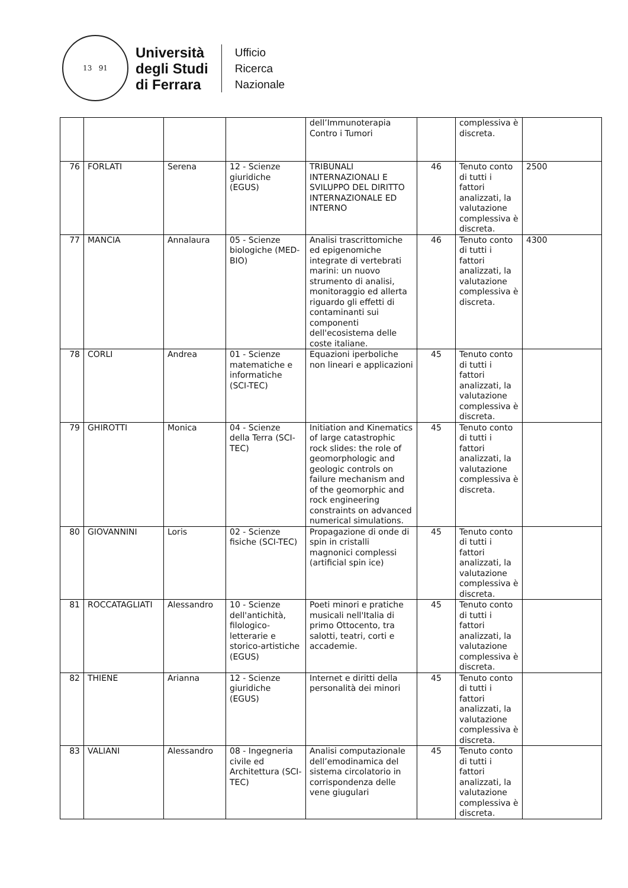13 91
Università
degli Studi
di Ferrara
Ufficio
Ricerca
Nazionale
| | | | | dell’Immunoterapia Contro i Tumori | | complessiva è discreta. | |
| 76 | FORLATI | Serena | 12 - Scienze giuridiche (EGUS) | TRIBUNALI INTERNAZIONALI E SVILUPPO DEL DIRITTO INTERNAZIONALE ED INTERNO | 46 | Tenuto conto di tutti i fattori analizzati, la valutazione complessiva è discreta. | 2500 |
| 77 | MANCIA | Annalaura | 05 - Scienze biologiche (MED-BIO) | Analisi trascrittomiche ed epigenomiche integrate di vertebrati marini: un nuovo strumento di analisi, monitoraggio ed allerta riguardo gli effetti di contaminanti sui componenti dell'ecosistema delle coste italiane. | 46 | Tenuto conto di tutti i fattori analizzati, la valutazione complessiva è discreta. | 4300 |
| 78 | CORLI | Andrea | 01 - Scienze matematiche e informatiche (SCI-TEC) | Equazioni iperboliche non lineari e applicazioni | 45 | Tenuto conto di tutti i fattori analizzati, la valutazione complessiva è discreta. | |
| 79 | GHIROTTI | Monica | 04 - Scienze della Terra (SCI-TEC) | Initiation and Kinematics of large catastrophic rock slides: the role of geomorphologic and geologic controls on failure mechanism and of the geomorphic and rock engineering constraints on advanced numerical simulations. | 45 | Tenuto conto di tutti i fattori analizzati, la valutazione complessiva è discreta. | |
| 80 | GIOVANNINI | Loris | 02 - Scienze fisiche (SCI-TEC) | Propagazione di onde di spin in cristalli magnonici complessi (artificial spin ice) | 45 | Tenuto conto di tutti i fattori analizzati, la valutazione complessiva è discreta. | |
| 81 | ROCCATAGLIATI | Alessandro | 10 - Scienze dell'antichità, filologico-letterarie e storico-artistiche (EGUS) | Poeti minori e pratiche musicali nell'Italia di primo Ottocento, tra salotti, teatri, corti e accademie. | 45 | Tenuto conto di tutti i fattori analizzati, la valutazione complessiva è discreta. | |
| 82 | THIENE | Arianna | 12 - Scienze giuridiche (EGUS) | Internet e diritti della personalità dei minori | 45 | Tenuto conto di tutti i fattori analizzati, la valutazione complessiva è discreta. | |
| 83 | VALIANI | Alessandro | 08 - Ingegneria civile ed Architettura (SCI-TEC) | Analisi computazionale dell’emodinamica del sistema circolatorio in corrispondenza delle vene giugulari | 45 | Tenuto conto di tutti i fattori analizzati, la valutazione complessiva è discreta. | |